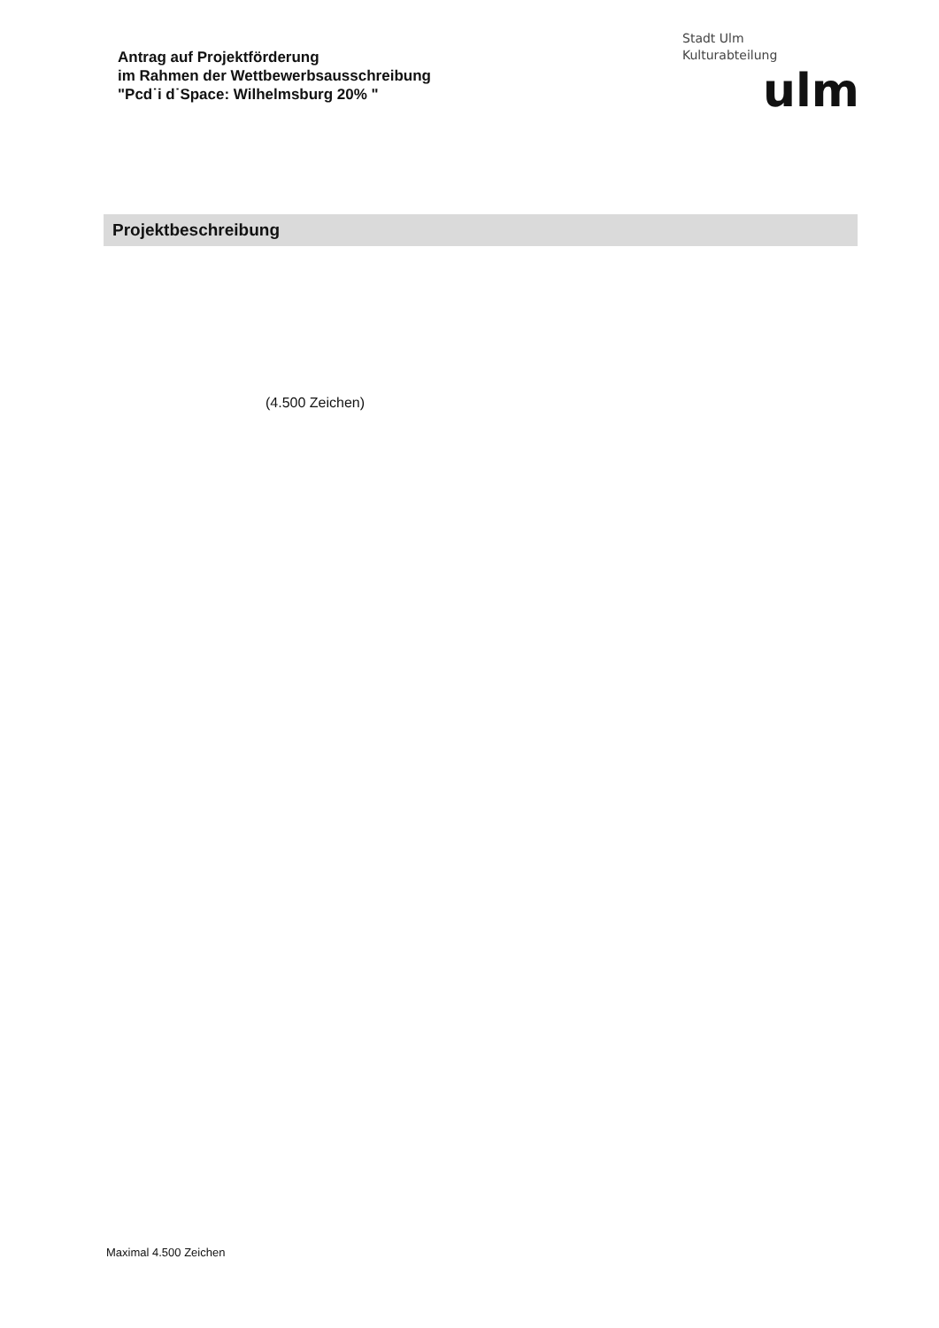Antrag auf Projektförderung
im Rahmen der Wettbewerbsausschreibung
"Pcd˙i d˙Space: Wilhelmsburg 20% "
Stadt Ulm
Kulturabteilung
ulm
Projektbeschreibung
(4.500 Zeichen)
Maximal 4.500 Zeichen